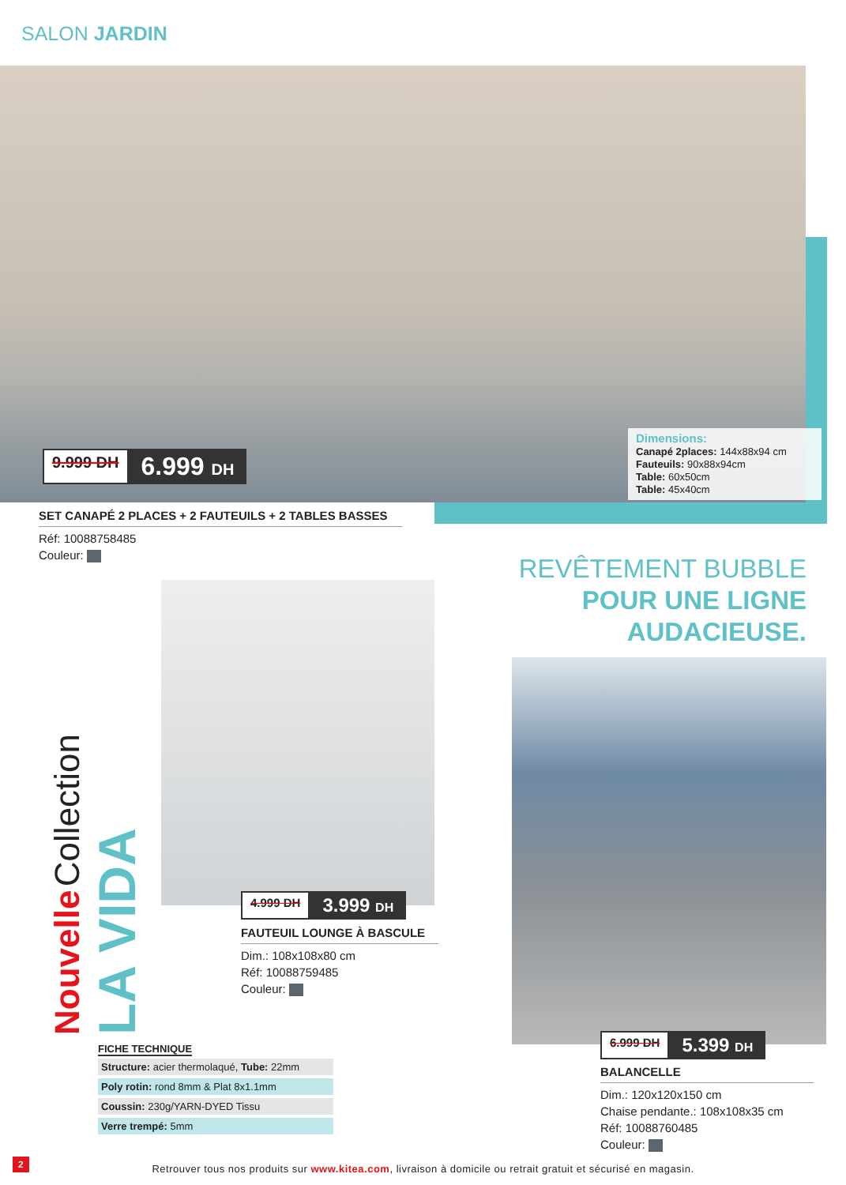SALON JARDIN
9.999 DH 6.999 DH
Dimensions:
Canapé 2places: 144x88x94 cm
Fauteuils: 90x88x94cm
Table: 60x50cm
Table: 45x40cm
SET CANAPÉ 2 PLACES + 2 FAUTEUILS + 2 TABLES BASSES
Réf: 10088758485
Couleur:
REVÊTEMENT BUBBLE
POUR UNE LIGNE
AUDACIEUSE.
Nouvelle Collection
LA VIDA
4.999 DH 3.999 DH
FAUTEUIL LOUNGE À BASCULE
Dim.: 108x108x80 cm
Réf: 10088759485
Couleur:
6.999 DH 5.399 DH
BALANCELLE
Dim.: 120x120x150 cm
Chaise pendante.: 108x108x35 cm
Réf: 10088760485
Couleur:
FICHE TECHNIQUE
| Structure: acier thermolaqué, Tube: 22mm |
| Poly rotin: rond 8mm & Plat 8x1.1mm |
| Coussin: 230g/YARN-DYED Tissu |
| Verre trempé: 5mm |
2
Retrouver tous nos produits sur www.kitea.com, livraison à domicile ou retrait gratuit et sécurisé en magasin.